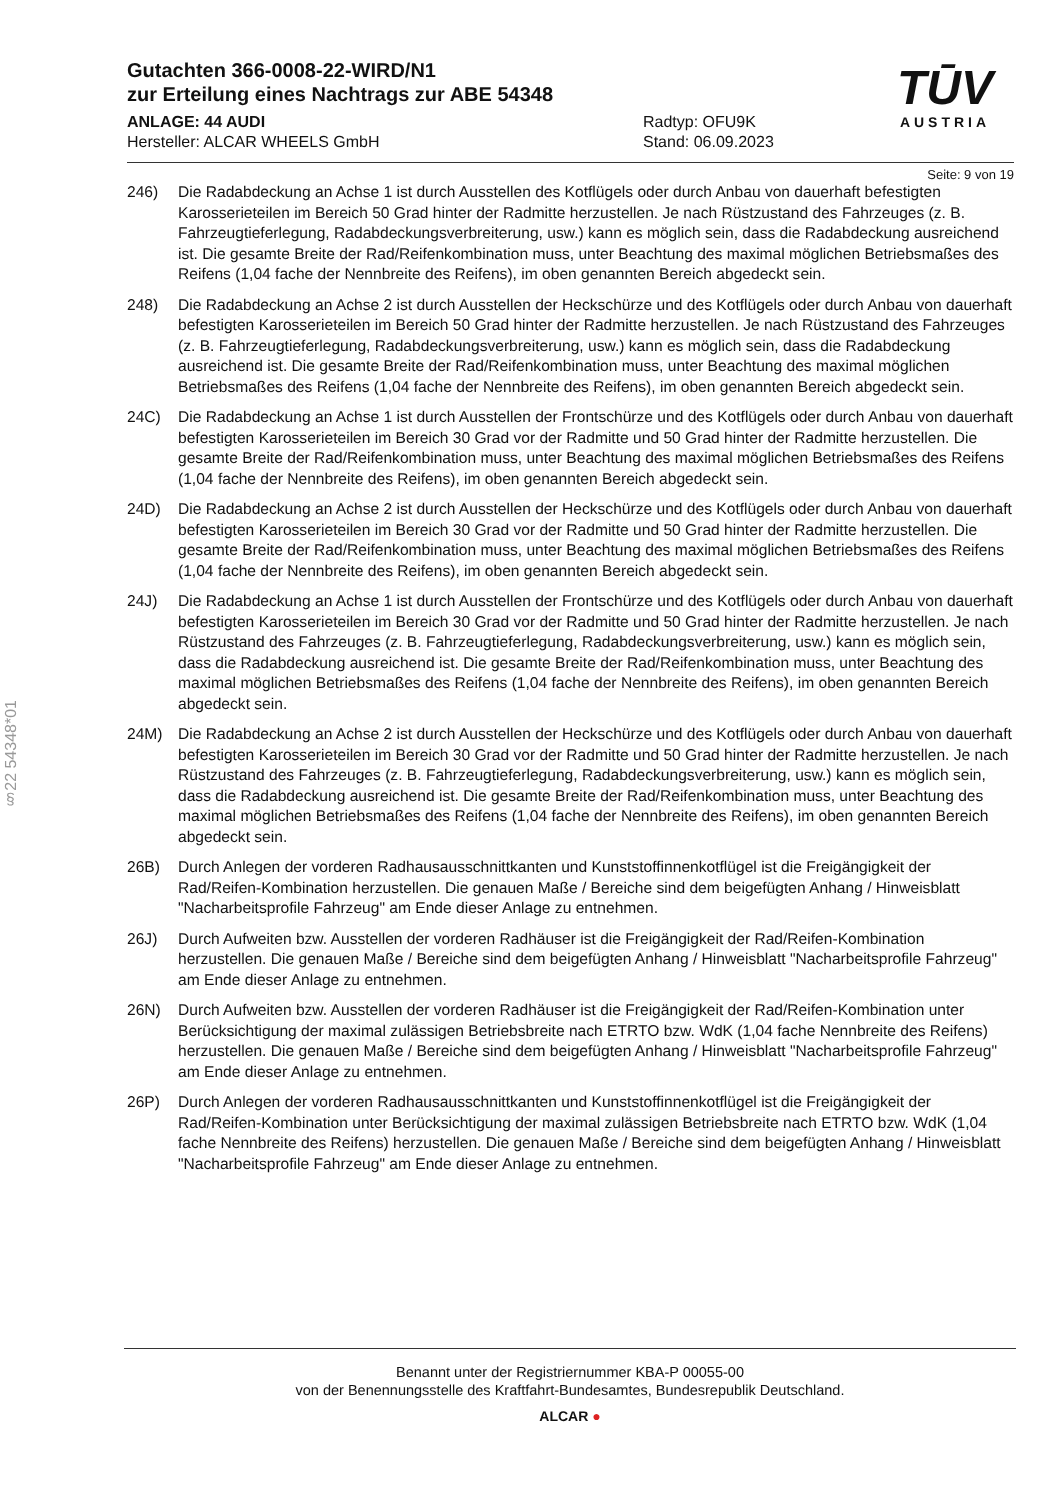§22 54348*01
TŪV
AUSTRIA
Gutachten 366-0008-22-WIRD/N1
zur Erteilung eines Nachtrags zur ABE 54348
ANLAGE: 44 AUDI
Hersteller: ALCAR WHEELS GmbH
Radtyp: OFU9K
Stand: 06.09.2023
Seite: 9 von 19
246) Die Radabdeckung an Achse 1 ist durch Ausstellen des Kotflügels oder durch Anbau von dauerhaft befestigten Karosserieteilen im Bereich 50 Grad hinter der Radmitte herzustellen. Je nach Rüstzustand des Fahrzeuges (z. B. Fahrzeugtieferlegung, Radabdeckungsverbreiterung, usw.) kann es möglich sein, dass die Radabdeckung ausreichend ist. Die gesamte Breite der Rad/Reifenkombination muss, unter Beachtung des maximal möglichen Betriebsmaßes des Reifens (1,04 fache der Nennbreite des Reifens), im oben genannten Bereich abgedeckt sein.
248) Die Radabdeckung an Achse 2 ist durch Ausstellen der Heckschürze und des Kotflügels oder durch Anbau von dauerhaft befestigten Karosserieteilen im Bereich 50 Grad hinter der Radmitte herzustellen. Je nach Rüstzustand des Fahrzeuges (z. B. Fahrzeugtieferlegung, Radabdeckungsverbreiterung, usw.) kann es möglich sein, dass die Radabdeckung ausreichend ist. Die gesamte Breite der Rad/Reifenkombination muss, unter Beachtung des maximal möglichen Betriebsmaßes des Reifens (1,04 fache der Nennbreite des Reifens), im oben genannten Bereich abgedeckt sein.
24C) Die Radabdeckung an Achse 1 ist durch Ausstellen der Frontschürze und des Kotflügels oder durch Anbau von dauerhaft befestigten Karosserieteilen im Bereich 30 Grad vor der Radmitte und 50 Grad hinter der Radmitte herzustellen. Die gesamte Breite der Rad/Reifenkombination muss, unter Beachtung des maximal möglichen Betriebsmaßes des Reifens (1,04 fache der Nennbreite des Reifens), im oben genannten Bereich abgedeckt sein.
24D) Die Radabdeckung an Achse 2 ist durch Ausstellen der Heckschürze und des Kotflügels oder durch Anbau von dauerhaft befestigten Karosserieteilen im Bereich 30 Grad vor der Radmitte und 50 Grad hinter der Radmitte herzustellen. Die gesamte Breite der Rad/Reifenkombination muss, unter Beachtung des maximal möglichen Betriebsmaßes des Reifens (1,04 fache der Nennbreite des Reifens), im oben genannten Bereich abgedeckt sein.
24J) Die Radabdeckung an Achse 1 ist durch Ausstellen der Frontschürze und des Kotflügels oder durch Anbau von dauerhaft befestigten Karosserieteilen im Bereich 30 Grad vor der Radmitte und 50 Grad hinter der Radmitte herzustellen. Je nach Rüstzustand des Fahrzeuges (z. B. Fahrzeugtieferlegung, Radabdeckungsverbreiterung, usw.) kann es möglich sein, dass die Radabdeckung ausreichend ist. Die gesamte Breite der Rad/Reifenkombination muss, unter Beachtung des maximal möglichen Betriebsmaßes des Reifens (1,04 fache der Nennbreite des Reifens), im oben genannten Bereich abgedeckt sein.
24M) Die Radabdeckung an Achse 2 ist durch Ausstellen der Heckschürze und des Kotflügels oder durch Anbau von dauerhaft befestigten Karosserieteilen im Bereich 30 Grad vor der Radmitte und 50 Grad hinter der Radmitte herzustellen. Je nach Rüstzustand des Fahrzeuges (z. B. Fahrzeugtieferlegung, Radabdeckungsverbreiterung, usw.) kann es möglich sein, dass die Radabdeckung ausreichend ist. Die gesamte Breite der Rad/Reifenkombination muss, unter Beachtung des maximal möglichen Betriebsmaßes des Reifens (1,04 fache der Nennbreite des Reifens), im oben genannten Bereich abgedeckt sein.
26B) Durch Anlegen der vorderen Radhausausschnittkanten und Kunststoffinnenkotflügel ist die Freigängigkeit der Rad/Reifen-Kombination herzustellen. Die genauen Maße / Bereiche sind dem beigefügten Anhang / Hinweisblatt "Nacharbeitsprofile Fahrzeug" am Ende dieser Anlage zu entnehmen.
26J) Durch Aufweiten bzw. Ausstellen der vorderen Radhäuser ist die Freigängigkeit der Rad/Reifen-Kombination herzustellen. Die genauen Maße / Bereiche sind dem beigefügten Anhang / Hinweisblatt "Nacharbeitsprofile Fahrzeug" am Ende dieser Anlage zu entnehmen.
26N) Durch Aufweiten bzw. Ausstellen der vorderen Radhäuser ist die Freigängigkeit der Rad/Reifen-Kombination unter Berücksichtigung der maximal zulässigen Betriebsbreite nach ETRTO bzw. WdK (1,04 fache Nennbreite des Reifens) herzustellen. Die genauen Maße / Bereiche sind dem beigefügten Anhang / Hinweisblatt "Nacharbeitsprofile Fahrzeug" am Ende dieser Anlage zu entnehmen.
26P) Durch Anlegen der vorderen Radhausausschnittkanten und Kunststoffinnenkotflügel ist die Freigängigkeit der Rad/Reifen-Kombination unter Berücksichtigung der maximal zulässigen Betriebsbreite nach ETRTO bzw. WdK (1,04 fache Nennbreite des Reifens) herzustellen. Die genauen Maße / Bereiche sind dem beigefügten Anhang / Hinweisblatt "Nacharbeitsprofile Fahrzeug" am Ende dieser Anlage zu entnehmen.
Benannt unter der Registriernummer KBA-P 00055-00
von der Benennungsstelle des Kraftfahrt-Bundesamtes, Bundesrepublik Deutschland.
ALCAR ●